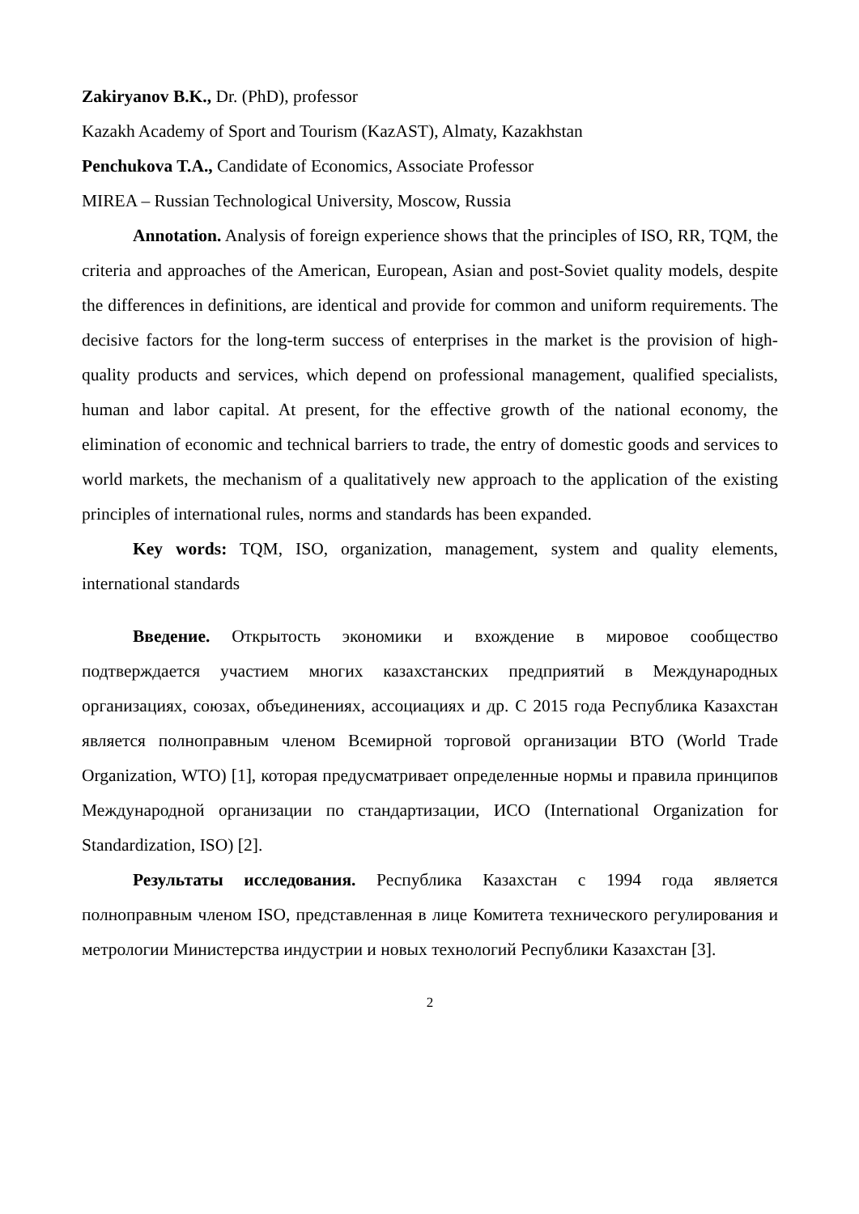Zakiryanov B.K., Dr. (PhD), professor
Kazakh Academy of Sport and Tourism (KazAST), Almaty, Kazakhstan
Penchukova T.A., Candidate of Economics, Associate Professor
MIREA – Russian Technological University, Moscow, Russia
Annotation. Analysis of foreign experience shows that the principles of ISO, RR, TQM, the criteria and approaches of the American, European, Asian and post-Soviet quality models, despite the differences in definitions, are identical and provide for common and uniform requirements. The decisive factors for the long-term success of enterprises in the market is the provision of high-quality products and services, which depend on professional management, qualified specialists, human and labor capital. At present, for the effective growth of the national economy, the elimination of economic and technical barriers to trade, the entry of domestic goods and services to world markets, the mechanism of a qualitatively new approach to the application of the existing principles of international rules, norms and standards has been expanded.
Key words: TQM, ISO, organization, management, system and quality elements, international standards
Введение. Открытость экономики и вхождение в мировое сообщество подтверждается участием многих казахстанских предприятий в Международных организациях, союзах, объединениях, ассоциациях и др. С 2015 года Республика Казахстан является полноправным членом Всемирной торговой организации ВТО (World Trade Organization, WTO) [1], которая предусматривает определенные нормы и правила принципов Международной организации по стандартизации, ИСО (International Organization for Standardization, ISO) [2].
Результаты исследования. Республика Казахстан с 1994 года является полноправным членом ISO, представленная в лице Комитета технического регулирования и метрологии Министерства индустрии и новых технологий Республики Казахстан [3].
2